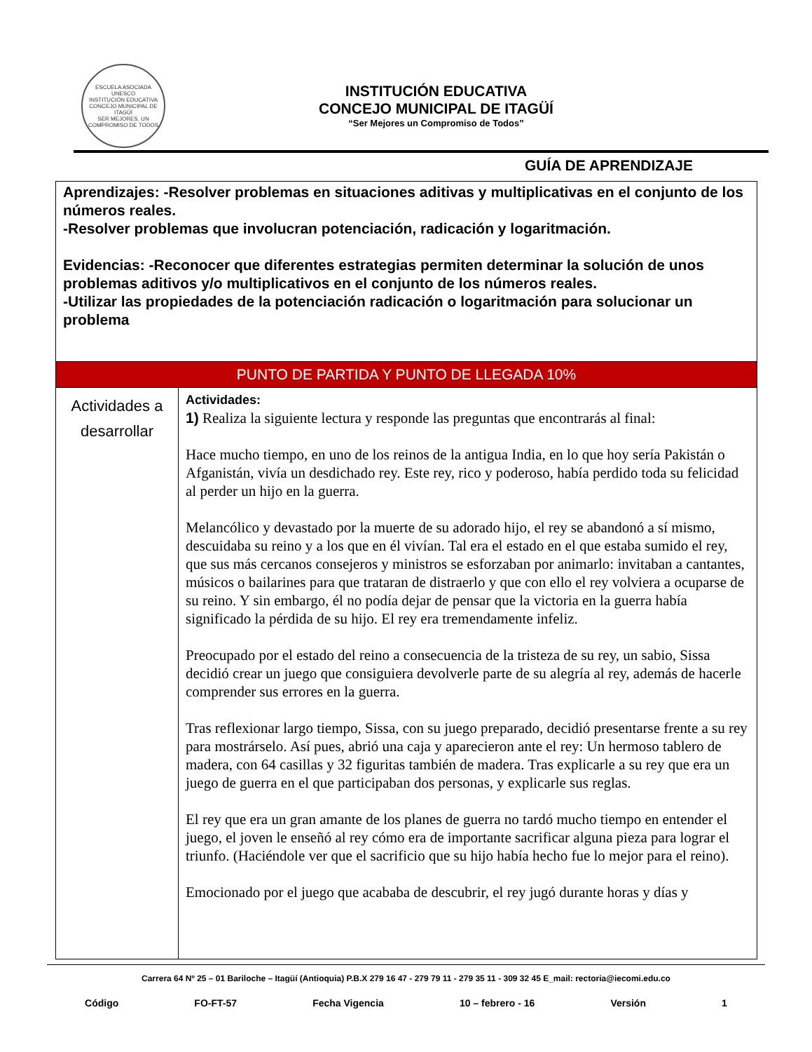ESCUELA ASOCIADA UNESCO
INSTITUCIÓN EDUCATIVA
CONCEJO MUNICIPAL DE ITAGÜÍ
SER MEJORES, UN COMPROMISO DE TODOS
INSTITUCIÓN EDUCATIVA
CONCEJO MUNICIPAL DE ITAGÜÍ
“Ser Mejores un Compromiso de Todos”
GUÍA DE APRENDIZAJE
| Aprendizajes: -Resolver problemas en situaciones aditivas y multiplicativas en el conjunto de los números reales. -Resolver problemas que involucran potenciación, radicación y logaritmación. Evidencias: -Reconocer que diferentes estrategias permiten determinar la solución de unos problemas aditivos y/o multiplicativos en el conjunto de los números reales. -Utilizar las propiedades de la potenciación radicación o logaritmación para solucionar un problema | |
| PUNTO DE PARTIDA Y PUNTO DE LLEGADA 10% | |
| Actividades a desarrollar | Actividades: 1) Realiza la siguiente lectura y responde las preguntas que encontrarás al final: Hace mucho tiempo, en uno de los reinos de la antigua India, en lo que hoy sería Pakistán o Afganistán, vivía un desdichado rey. Este rey, rico y poderoso, había perdido toda su felicidad al perder un hijo en la guerra. Melancólico y devastado por la muerte de su adorado hijo, el rey se abandonó a sí mismo, descuidaba su reino y a los que en él vivían. Tal era el estado en el que estaba sumido el rey, que sus más cercanos consejeros y ministros se esforzaban por animarlo: invitaban a cantantes, músicos o bailarines para que trataran de distraerlo y que con ello el rey volviera a ocuparse de su reino. Y sin embargo, él no podía dejar de pensar que la victoria en la guerra había significado la pérdida de su hijo. El rey era tremendamente infeliz. Preocupado por el estado del reino a consecuencia de la tristeza de su rey, un sabio, Sissa decidió crear un juego que consiguiera devolverle parte de su alegría al rey, además de hacerle comprender sus errores en la guerra. Tras reflexionar largo tiempo, Sissa, con su juego preparado, decidió presentarse frente a su rey para mostrárselo. Así pues, abrió una caja y aparecieron ante el rey: Un hermoso tablero de madera, con 64 casillas y 32 figuritas también de madera. Tras explicarle a su rey que era un juego de guerra en el que participaban dos personas, y explicarle sus reglas. El rey que era un gran amante de los planes de guerra no tardó mucho tiempo en entender el juego, el joven le enseñó al rey cómo era de importante sacrificar alguna pieza para lograr el triunfo. (Haciéndole ver que el sacrificio que su hijo había hecho fue lo mejor para el reino). Emocionado por el juego que acababa de descubrir, el rey jugó durante horas y días y |
Carrera 64 Nº 25 – 01 Bariloche – Itagüí (Antioquia) P.B.X 279 16 47 - 279 79 11 - 279 35 11 - 309 32 45 E_mail: rectoria@iecomi.edu.co
Código FO-FT-57 Fecha Vigencia 10 – febrero - 16 Versión 1